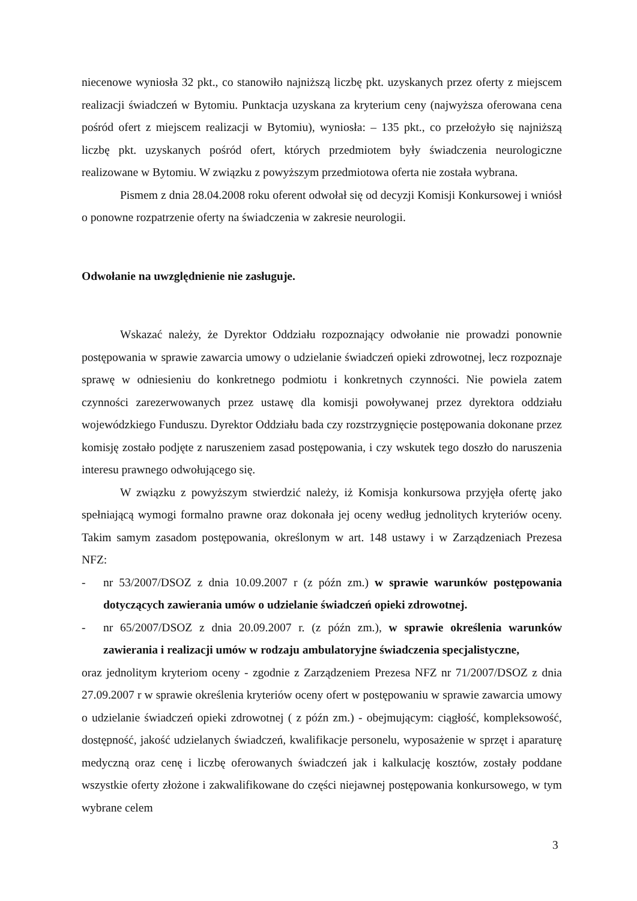niecenowe wyniosła 32 pkt., co stanowiło najniższą liczbę pkt. uzyskanych przez oferty z miejscem realizacji świadczeń w Bytomiu. Punktacja uzyskana za kryterium ceny (najwyższa oferowana cena pośród ofert z miejscem realizacji w Bytomiu), wyniosła: – 135 pkt., co przełożyło się najniższą liczbę pkt. uzyskanych pośród ofert, których przedmiotem były świadczenia neurologiczne realizowane w Bytomiu. W związku z powyższym przedmiotowa oferta nie została wybrana.
Pismem z dnia 28.04.2008 roku oferent odwołał się od decyzji Komisji Konkursowej i wniósł o ponowne rozpatrzenie oferty na świadczenia w zakresie neurologii.
Odwołanie na uwzględnienie nie zasługuje.
Wskazać należy, że Dyrektor Oddziału rozpoznający odwołanie nie prowadzi ponownie postępowania w sprawie zawarcia umowy o udzielanie świadczeń opieki zdrowotnej, lecz rozpoznaje sprawę w odniesieniu do konkretnego podmiotu i konkretnych czynności. Nie powiela zatem czynności zarezerwowanych przez ustawę dla komisji powoływanej przez dyrektora oddziału wojewódzkiego Funduszu. Dyrektor Oddziału bada czy rozstrzygnięcie postępowania dokonane przez komisję zostało podjęte z naruszeniem zasad postępowania, i czy wskutek tego doszło do naruszenia interesu prawnego odwołującego się.
W związku z powyższym stwierdzić należy, iż Komisja konkursowa przyjęła ofertę jako spełniającą wymogi formalno prawne oraz dokonała jej oceny według jednolitych kryteriów oceny. Takim samym zasadom postępowania, określonym w art. 148 ustawy i w Zarządzeniach Prezesa NFZ:
- nr 53/2007/DSOZ z dnia 10.09.2007 r (z późn zm.) w sprawie warunków postępowania dotyczących zawierania umów o udzielanie świadczeń opieki zdrowotnej.
- nr 65/2007/DSOZ z dnia 20.09.2007 r. (z późn zm.), w sprawie określenia warunków zawierania i realizacji umów w rodzaju ambulatoryjne świadczenia specjalistyczne,
oraz jednolitym kryteriom oceny - zgodnie z Zarządzeniem Prezesa NFZ nr 71/2007/DSOZ z dnia 27.09.2007 r w sprawie określenia kryteriów oceny ofert w postępowaniu w sprawie zawarcia umowy o udzielanie świadczeń opieki zdrowotnej ( z późn zm.) - obejmującym: ciągłość, kompleksowość, dostępność, jakość udzielanych świadczeń, kwalifikacje personelu, wyposażenie w sprzęt i aparaturę medyczną oraz cenę i liczbę oferowanych świadczeń jak i kalkulację kosztów, zostały poddane wszystkie oferty złożone i zakwalifikowane do części niejawnej postępowania konkursowego, w tym wybrane celem
3